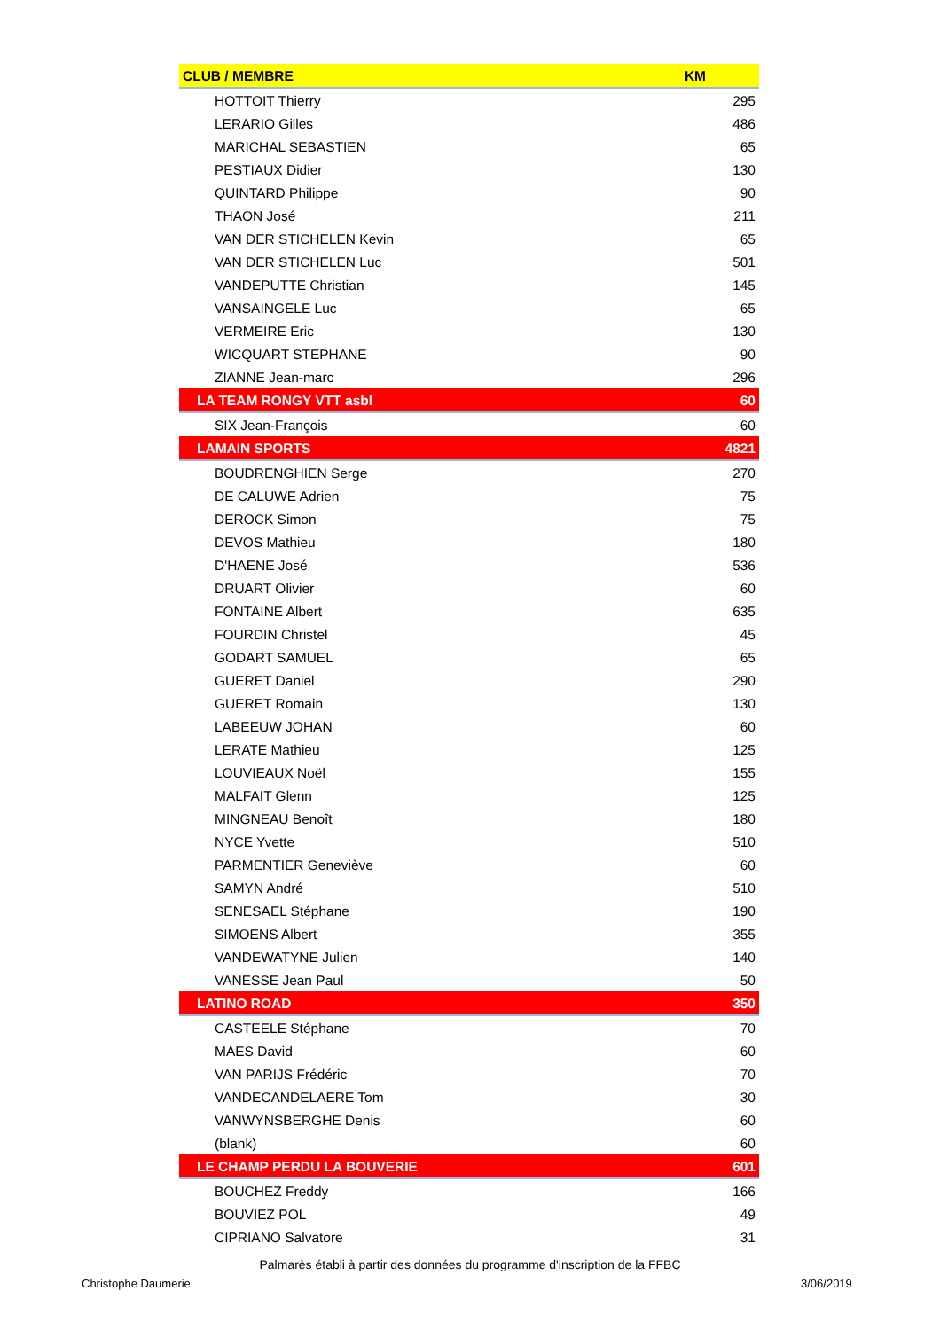| CLUB / MEMBRE | KM |
| --- | --- |
| HOTTOIT Thierry | 295 |
| LERARIO Gilles | 486 |
| MARICHAL SEBASTIEN | 65 |
| PESTIAUX Didier | 130 |
| QUINTARD Philippe | 90 |
| THAON José | 211 |
| VAN DER STICHELEN Kevin | 65 |
| VAN DER STICHELEN Luc | 501 |
| VANDEPUTTE Christian | 145 |
| VANSAINGELE Luc | 65 |
| VERMEIRE Eric | 130 |
| WICQUART STEPHANE | 90 |
| ZIANNE Jean-marc | 296 |
| LA TEAM RONGY VTT asbl | 60 |
| SIX Jean-François | 60 |
| LAMAIN SPORTS | 4821 |
| BOUDRENGHIEN Serge | 270 |
| DE CALUWE Adrien | 75 |
| DEROCK Simon | 75 |
| DEVOS Mathieu | 180 |
| D'HAENE José | 536 |
| DRUART Olivier | 60 |
| FONTAINE Albert | 635 |
| FOURDIN Christel | 45 |
| GODART SAMUEL | 65 |
| GUERET Daniel | 290 |
| GUERET Romain | 130 |
| LABEEUW JOHAN | 60 |
| LERATE Mathieu | 125 |
| LOUVIEAUX Noël | 155 |
| MALFAIT Glenn | 125 |
| MINGNEAU Benoît | 180 |
| NYCE Yvette | 510 |
| PARMENTIER Geneviève | 60 |
| SAMYN André | 510 |
| SENESAEL Stéphane | 190 |
| SIMOENS Albert | 355 |
| VANDEWATYNE Julien | 140 |
| VANESSE Jean Paul | 50 |
| LATINO ROAD | 350 |
| CASTEELE Stéphane | 70 |
| MAES David | 60 |
| VAN PARIJS Frédéric | 70 |
| VANDECANDELAERE Tom | 30 |
| VANWYNSBERGHE Denis | 60 |
| (blank) | 60 |
| LE CHAMP PERDU LA BOUVERIE | 601 |
| BOUCHEZ Freddy | 166 |
| BOUVIEZ POL | 49 |
| CIPRIANO Salvatore | 31 |
Palmarès établi à partir des données du programme d'inscription de la FFBC
Christophe Daumerie 3/06/2019